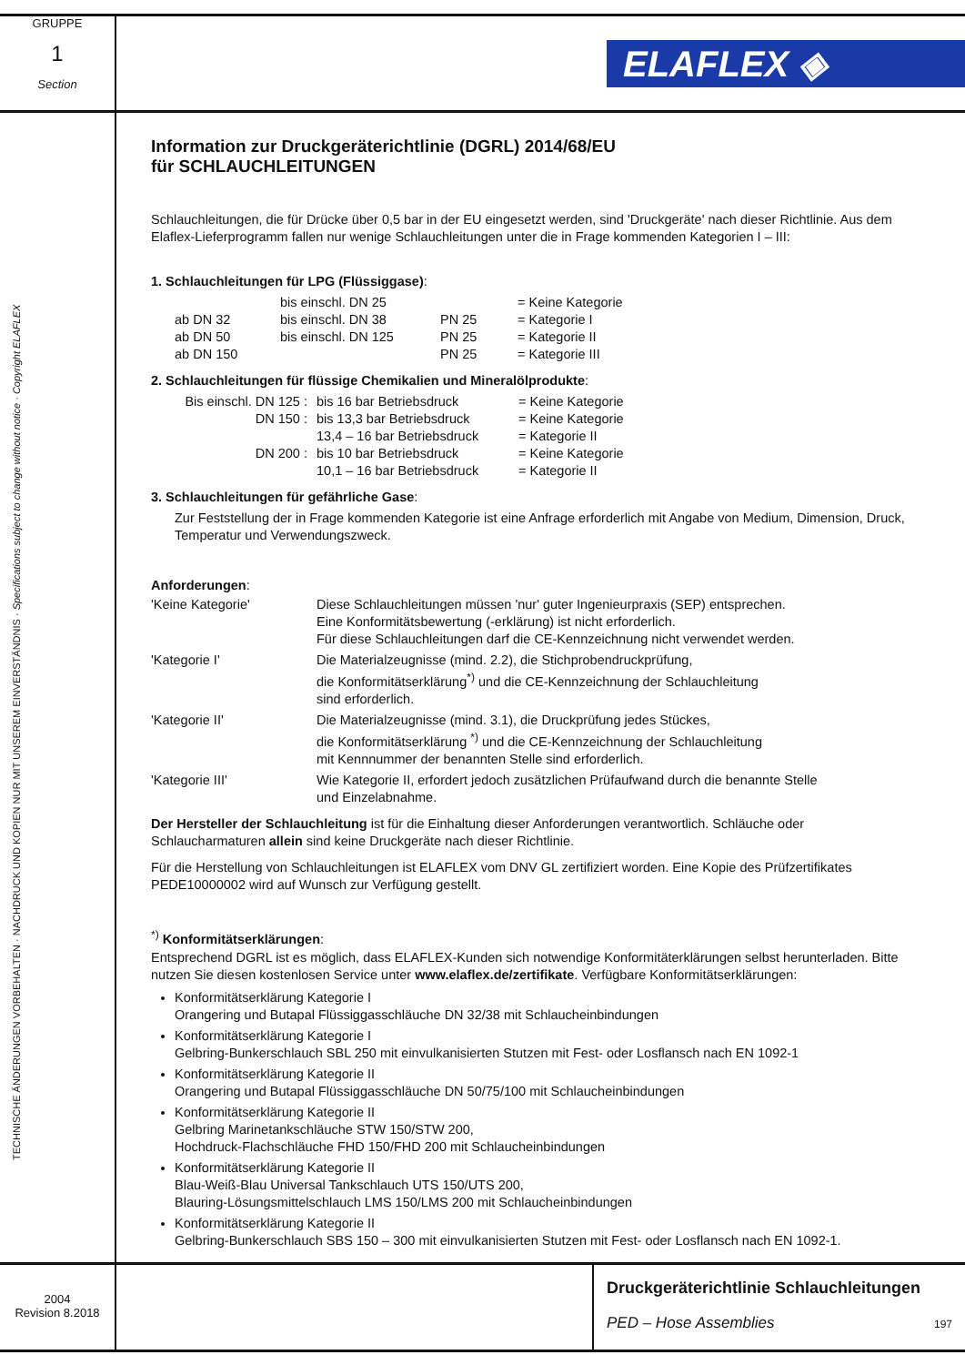GRUPPE
1
Section
ELAFLEX ◈
TECHNISCHE ÄNDERUNGEN VORBEHALTEN · NACHDRUCK UND KOPIEN NUR MIT UNSEREM EINVERSTÄNDNIS · Specifications subject to change without notice · Copyright ELAFLEX
Information zur Druckgeräterichtlinie (DGRL) 2014/68/EU
für SCHLAUCHLEITUNGEN
Schlauchleitungen, die für Drücke über 0,5 bar in der EU eingesetzt werden, sind 'Druckgeräte' nach dieser Richtlinie. Aus dem Elaflex-Lieferprogramm fallen nur wenige Schlauchleitungen unter die in Frage kommenden Kategorien I – III:
1. Schlauchleitungen für LPG (Flüssiggase):
| | bis einschl. DN 25 | | = Keine Kategorie |
| ab DN 32 | bis einschl. DN 38 | PN 25 | = Kategorie I |
| ab DN 50 | bis einschl. DN 125 | PN 25 | = Kategorie II |
| ab DN 150 | | PN 25 | = Kategorie III |
2. Schlauchleitungen für flüssige Chemikalien und Mineralölprodukte:
| Bis einschl. DN 125 : | bis 16 bar Betriebsdruck | = Keine Kategorie |
| DN 150 : | bis 13,3 bar Betriebsdruck | = Keine Kategorie |
| | 13,4 – 16 bar Betriebsdruck | = Kategorie II |
| DN 200 : | bis 10 bar Betriebsdruck | = Keine Kategorie |
| | 10,1 – 16 bar Betriebsdruck | = Kategorie II |
3. Schlauchleitungen für gefährliche Gase:
Zur Feststellung der in Frage kommenden Kategorie ist eine Anfrage erforderlich mit Angabe von Medium, Dimension, Druck, Temperatur und Verwendungszweck.
Anforderungen:
| 'Keine Kategorie' | Diese Schlauchleitungen müssen 'nur' guter Ingenieurpraxis (SEP) entsprechen. Eine Konformitätsbewertung (-erklärung) ist nicht erforderlich. Für diese Schlauchleitungen darf die CE-Kennzeichnung nicht verwendet werden. |
| 'Kategorie I' | Die Materialzeugnisse (mind. 2.2), die Stichprobendruckprüfung, die Konformitätserklärung<sup>*)</sup> und die CE-Kennzeichnung der Schlauchleitung sind erforderlich. |
| 'Kategorie II' | Die Materialzeugnisse (mind. 3.1), die Druckprüfung jedes Stückes, die Konformitätserklärung <sup>*)</sup> und die CE-Kennzeichnung der Schlauchleitung mit Kennnummer der benannten Stelle sind erforderlich. |
| 'Kategorie III' | Wie Kategorie II, erfordert jedoch zusätzlichen Prüfaufwand durch die benannte Stelle und Einzelabnahme. |
Der Hersteller der Schlauchleitung ist für die Einhaltung dieser Anforderungen verantwortlich. Schläuche oder Schlaucharmaturen allein sind keine Druckgeräte nach dieser Richtlinie.
Für die Herstellung von Schlauchleitungen ist ELAFLEX vom DNV GL zertifiziert worden. Eine Kopie des Prüfzertifikates PEDE10000002 wird auf Wunsch zur Verfügung gestellt.
<sup>*)</sup> Konformitätserklärungen:
Entsprechend DGRL ist es möglich, dass ELAFLEX-Kunden sich notwendige Konformitäterklärungen selbst herunterladen. Bitte nutzen Sie diesen kostenlosen Service unter www.elaflex.de/zertifikate. Verfügbare Konformitätserklärungen:
Konformitätserklärung Kategorie I
Orangering und Butapal Flüssiggasschläuche DN 32/38 mit Schlaucheinbindungen
Konformitätserklärung Kategorie I
Gelbring-Bunkerschlauch SBL 250 mit einvulkanisierten Stutzen mit Fest- oder Losflansch nach EN 1092-1
Konformitätserklärung Kategorie II
Orangering und Butapal Flüssiggasschläuche DN 50/75/100 mit Schlaucheinbindungen
Konformitätserklärung Kategorie II
Gelbring Marinetankschläuche STW 150/STW 200,
Hochdruck-Flachschläuche FHD 150/FHD 200 mit Schlaucheinbindungen
Konformitätserklärung Kategorie II
Blau-Weiß-Blau Universal Tankschlauch UTS 150/UTS 200,
Blauring-Lösungsmittelschlauch LMS 150/LMS 200 mit Schlaucheinbindungen
Konformitätserklärung Kategorie II
Gelbring-Bunkerschlauch SBS 150 – 300 mit einvulkanisierten Stutzen mit Fest- oder Losflansch nach EN 1092-1.
2004
Revision 8.2018
Druckgeräterichtlinie Schlauchleitungen
PED – Hose Assemblies 197